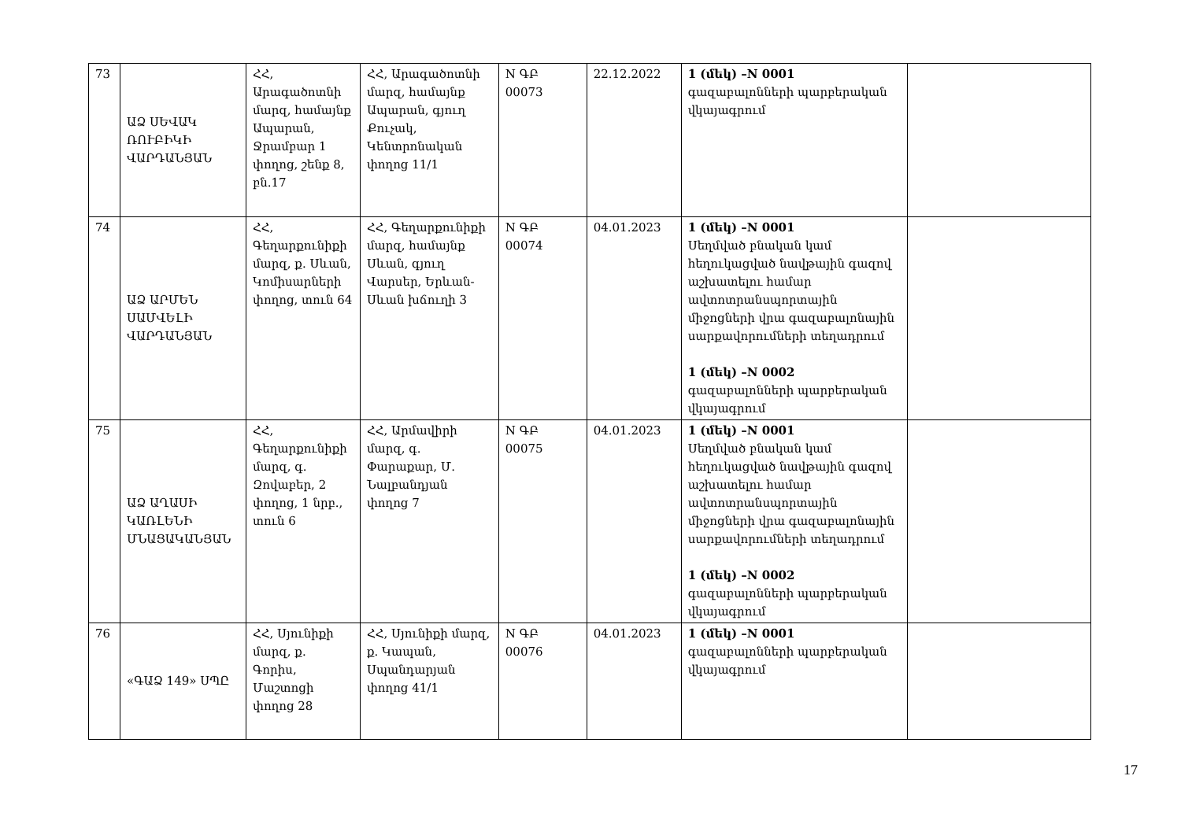| 73 | ԱՁ ՍԵՎԱԿ ՌՈՒԲԻԿԻ ՎԱՐԴԱՆՅԱՆ | ՀՀ, Արագածոտնի մարզ, համայնք Ապարան, Ջրամբար 1 փողոց, շենք 8, բն.17 | ՀՀ, Արագածոտնի մարզ, համայնք Ապարան, գյուղ Քուչակ, Կենտրոնական փողոց 11/1 | N ԳԲ 00073 | 22.12.2022 | 1 (մեկ) –N 0001 գազաբալոնների պարբերական վկայագրում | |
| 74 | ԱՁ ԱՐՄԵՆ ՍԱՄՎԵԼԻ ՎԱՐԴԱՆՅԱՆ | ՀՀ, Գեղարքունիքի մարզ, ք. Սևան, Կոմիսարների փողոց, տուն 64 | ՀՀ, Գեղարքունիքի մարզ, համայնք Սևան, գյուղ Վարսեր, Երևան-Սևան խճուղի 3 | N ԳԲ 00074 | 04.01.2023 | 1 (մեկ) –N 0001 Սեղմված բնական կամ հեղուկացված նավթային գազով աշխատելու համար ավտոտրանսպորտային միջոցների վրա գազաբալոնային սարքավորումների տեղադրում 1 (մեկ) –N 0002 գազաբալոնների պարբերական վկայագրում | |
| 75 | ԱՁ ԱՂԱՍԻ ԿԱՌԼԵՆԻ ՄՆԱՑԱԿԱՆՅԱՆ | ՀՀ, Գեղարքունիքի մարզ, գ. Զովաբեր, 2 փողոց, 1 նրբ., տուն 6 | ՀՀ, Արմավիրի մարզ, գ. Փարաքար, Մ. Նալբանդյան փողոց 7 | N ԳԲ 00075 | 04.01.2023 | 1 (մեկ) –N 0001 Սեղմված բնական կամ հեղուկացված նավթային գազով աշխատելու համար ավտոտրանսպորտային միջոցների վրա գազաբալոնային սարքավորումների տեղադրում 1 (մեկ) –N 0002 գազաբալոնների պարբերական վկայագրում | |
| 76 | «ԳԱՁ 149» ՍՊԸ | ՀՀ, Սյունիքի մարզ, ք. Գորիս, Մաշտոցի փողոց 28 | ՀՀ, Սյունիքի մարզ, ք. Կապան, Սպանդարյան փողոց 41/1 | N ԳԲ 00076 | 04.01.2023 | 1 (մեկ) –N 0001 գազաբալոնների պարբերական վկայագրում | |
17